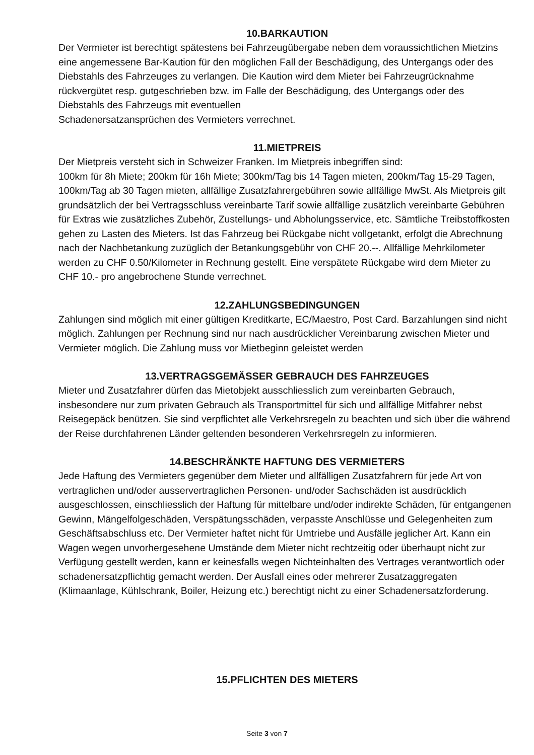10.BARKAUTION
Der Vermieter ist berechtigt spätestens bei Fahrzeugübergabe neben dem voraussichtlichen Mietzins eine angemessene Bar-Kaution für den möglichen Fall der Beschädigung, des Untergangs oder des Diebstahls des Fahrzeuges zu verlangen. Die Kaution wird dem Mieter bei Fahrzeugrücknahme rückvergütet resp. gutgeschrieben bzw. im Falle der Beschädigung, des Untergangs oder des Diebstahls des Fahrzeugs mit eventuellen
Schadenersatzansprüchen des Vermieters verrechnet.
11.MIETPREIS
Der Mietpreis versteht sich in Schweizer Franken. Im Mietpreis inbegriffen sind:
100km für 8h Miete; 200km für 16h Miete; 300km/Tag bis 14 Tagen mieten, 200km/Tag 15-29 Tagen, 100km/Tag ab 30 Tagen mieten, allfällige Zusatzfahrergebühren sowie allfällige MwSt. Als Mietpreis gilt grundsätzlich der bei Vertragsschluss vereinbarte Tarif sowie allfällige zusätzlich vereinbarte Gebühren für Extras wie zusätzliches Zubehör, Zustellungs- und Abholungsservice, etc. Sämtliche Treibstoffkosten gehen zu Lasten des Mieters. Ist das Fahrzeug bei Rückgabe nicht vollgetankt, erfolgt die Abrechnung nach der Nachbetankung zuzüglich der Betankungsgebühr von CHF 20.--. Allfällige Mehrkilometer werden zu CHF 0.50/Kilometer in Rechnung gestellt. Eine verspätete Rückgabe wird dem Mieter zu CHF 10.- pro angebrochene Stunde verrechnet.
12.ZAHLUNGSBEDINGUNGEN
Zahlungen sind möglich mit einer gültigen Kreditkarte, EC/Maestro, Post Card. Barzahlungen sind nicht möglich. Zahlungen per Rechnung sind nur nach ausdrücklicher Vereinbarung zwischen Mieter und Vermieter möglich. Die Zahlung muss vor Mietbeginn geleistet werden
13.VERTRAGSGEMÄSSER GEBRAUCH DES FAHRZEUGES
Mieter und Zusatzfahrer dürfen das Mietobjekt ausschliesslich zum vereinbarten Gebrauch, insbesondere nur zum privaten Gebrauch als Transportmittel für sich und allfällige Mitfahrer nebst Reisegepäck benützen. Sie sind verpflichtet alle Verkehrsregeln zu beachten und sich über die während der Reise durchfahrenen Länder geltenden besonderen Verkehrsregeln zu informieren.
14.BESCHRÄNKTE HAFTUNG DES VERMIETERS
Jede Haftung des Vermieters gegenüber dem Mieter und allfälligen Zusatzfahrern für jede Art von vertraglichen und/oder ausservertraglichen Personen- und/oder Sachschäden ist ausdrücklich ausgeschlossen, einschliesslich der Haftung für mittelbare und/oder indirekte Schäden, für entgangenen Gewinn, Mängelfolgeschäden, Verspätungsschäden, verpasste Anschlüsse und Gelegenheiten zum Geschäftsabschluss etc. Der Vermieter haftet nicht für Umtriebe und Ausfälle jeglicher Art. Kann ein Wagen wegen unvorhergesehene Umstände dem Mieter nicht rechtzeitig oder überhaupt nicht zur Verfügung gestellt werden, kann er keinesfalls wegen Nichteinhalten des Vertrages verantwortlich oder schadenersatzpflichtig gemacht werden. Der Ausfall eines oder mehrerer Zusatzaggregaten (Klimaanlage, Kühlschrank, Boiler, Heizung etc.) berechtigt nicht zu einer Schadenersatzforderung.
15.PFLICHTEN DES MIETERS
Seite 3 von 7